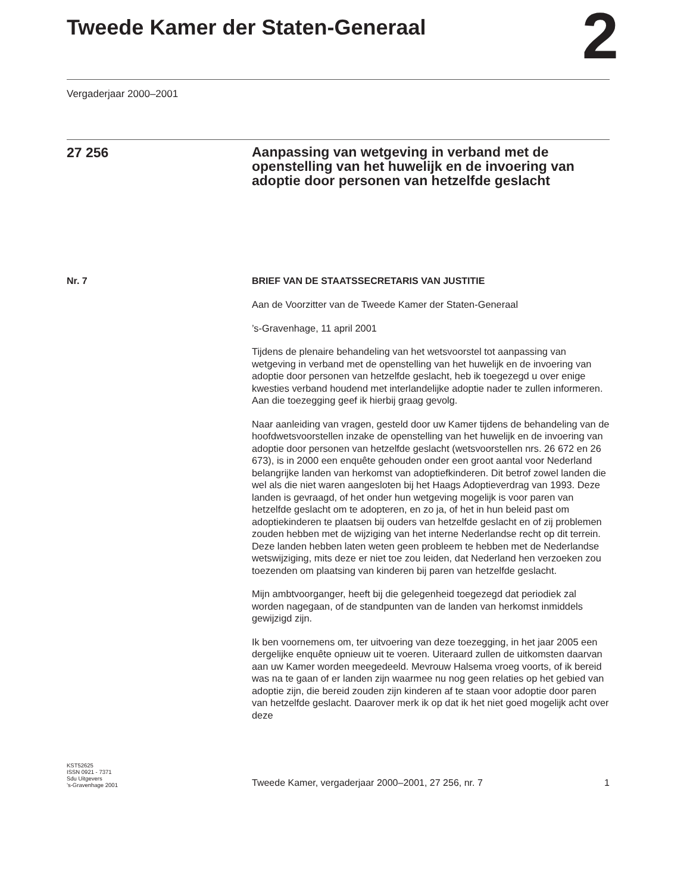Tweede Kamer der Staten-Generaal
2
Vergaderjaar 2000–2001
27 256
Aanpassing van wetgeving in verband met de openstelling van het huwelijk en de invoering van adoptie door personen van hetzelfde geslacht
Nr. 7 BRIEF VAN DE STAATSSECRETARIS VAN JUSTITIE
Aan de Voorzitter van de Tweede Kamer der Staten-Generaal
’s-Gravenhage, 11 april 2001
Tijdens de plenaire behandeling van het wetsvoorstel tot aanpassing van wetgeving in verband met de openstelling van het huwelijk en de invoering van adoptie door personen van hetzelfde geslacht, heb ik toegezegd u over enige kwesties verband houdend met interlandelijke adoptie nader te zullen informeren. Aan die toezegging geef ik hierbij graag gevolg.
Naar aanleiding van vragen, gesteld door uw Kamer tijdens de behandeling van de hoofdwetsvoorstellen inzake de openstelling van het huwelijk en de invoering van adoptie door personen van hetzelfde geslacht (wetsvoorstellen nrs. 26 672 en 26 673), is in 2000 een enquête gehouden onder een groot aantal voor Nederland belangrijke landen van herkomst van adoptiefkinderen. Dit betrof zowel landen die wel als die niet waren aangesloten bij het Haags Adoptieverdrag van 1993. Deze landen is gevraagd, of het onder hun wetgeving mogelijk is voor paren van hetzelfde geslacht om te adopteren, en zo ja, of het in hun beleid past om adoptiekinderen te plaatsen bij ouders van hetzelfde geslacht en of zij problemen zouden hebben met de wijziging van het interne Nederlandse recht op dit terrein. Deze landen hebben laten weten geen probleem te hebben met de Nederlandse wetswijziging, mits deze er niet toe zou leiden, dat Nederland hen verzoeken zou toezenden om plaatsing van kinderen bij paren van hetzelfde geslacht.
Mijn ambtvoorganger, heeft bij die gelegenheid toegezegd dat periodiek zal worden nagegaan, of de standpunten van de landen van herkomst inmiddels gewijzigd zijn.
Ik ben voornemens om, ter uitvoering van deze toezegging, in het jaar 2005 een dergelijke enquête opnieuw uit te voeren. Uiteraard zullen de uitkomsten daarvan aan uw Kamer worden meegedeeld. Mevrouw Halsema vroeg voorts, of ik bereid was na te gaan of er landen zijn waarmee nu nog geen relaties op het gebied van adoptie zijn, die bereid zouden zijn kinderen af te staan voor adoptie door paren van hetzelfde geslacht. Daarover merk ik op dat ik het niet goed mogelijk acht over deze
KST52625
ISSN 0921 - 7371
Sdu Uitgevers
’s-Gravenhage 2001
Tweede Kamer, vergaderjaar 2000–2001, 27 256, nr. 7
1